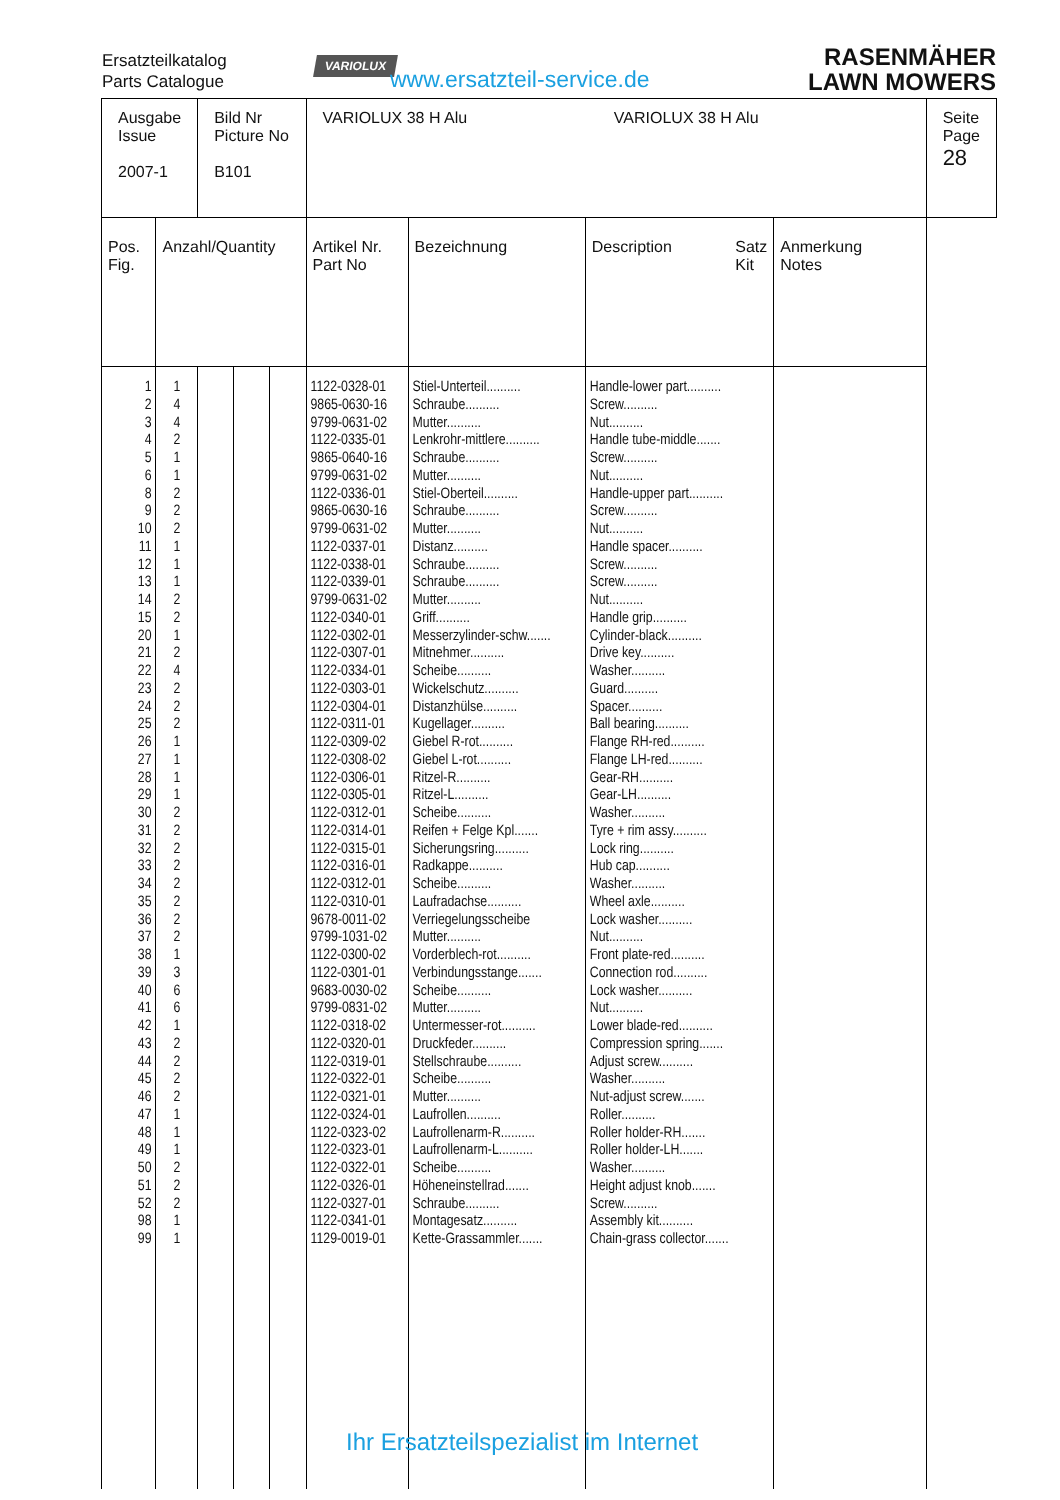Ersatzteilkatalog
Parts Catalogue
VARIOLUX
www.ersatzteil-service.de
RASENMÄHER
LAWN MOWERS
| Ausgabe Issue 2007-1 | | Bild Nr Picture No B101 | | | VARIOLUX 38 H Alu VARIOLUX 38 H Alu | | | | Seite Page 28 |
| Pos. Fig. | Anzahl/Quantity | | | | Artikel Nr. Part No | Bezeichnung | Description Satz Kit | Anmerkung Notes | |
| 1 2 3 4 5 6 8 9 10 11 12 13 14 15 20 21 22 23 24 25 26 27 28 29 30 31 32 33 34 35 36 37 38 39 40 41 42 43 44 45 46 47 48 49 50 51 52 98 99 | 1 4 4 2 1 1 2 2 2 1 1 1 2 2 1 2 4 2 2 2 1 1 1 1 2 2 2 2 2 2 2 2 1 3 6 6 1 2 2 2 2 1 1 1 2 2 2 1 1 | | | | 1122-0328-01 9865-0630-16 9799-0631-02 1122-0335-01 9865-0640-16 9799-0631-02 1122-0336-01 9865-0630-16 9799-0631-02 1122-0337-01 1122-0338-01 1122-0339-01 9799-0631-02 1122-0340-01 1122-0302-01 1122-0307-01 1122-0334-01 1122-0303-01 1122-0304-01 1122-0311-01 1122-0309-02 1122-0308-02 1122-0306-01 1122-0305-01 1122-0312-01 1122-0314-01 1122-0315-01 1122-0316-01 1122-0312-01 1122-0310-01 9678-0011-02 9799-1031-02 1122-0300-02 1122-0301-01 9683-0030-02 9799-0831-02 1122-0318-02 1122-0320-01 1122-0319-01 1122-0322-01 1122-0321-01 1122-0324-01 1122-0323-02 1122-0323-01 1122-0322-01 1122-0326-01 1122-0327-01 1122-0341-01 1129-0019-01 | Stiel-Unterteil.......... Schraube.......... Mutter.......... Lenkrohr-mittlere.......... Schraube.......... Mutter.......... Stiel-Oberteil.......... Schraube.......... Mutter.......... Distanz.......... Schraube.......... Schraube.......... Mutter.......... Griff.......... Messerzylinder-schw....... Mitnehmer.......... Scheibe.......... Wickelschutz.......... Distanzhülse.......... Kugellager.......... Giebel R-rot.......... Giebel L-rot.......... Ritzel-R.......... Ritzel-L.......... Scheibe.......... Reifen + Felge Kpl....... Sicherungsring.......... Radkappe.......... Scheibe.......... Laufradachse.......... Verriegelungsscheibe Mutter.......... Vorderblech-rot.......... Verbindungsstange....... Scheibe.......... Mutter.......... Untermesser-rot.......... Druckfeder.......... Stellschraube.......... Scheibe.......... Mutter.......... Laufrollen.......... Laufrollenarm-R.......... Laufrollenarm-L.......... Scheibe.......... Höheneinstellrad....... Schraube.......... Montagesatz.......... Kette-Grassammler....... | Handle-lower part.......... Screw.......... Nut.......... Handle tube-middle....... Screw.......... Nut.......... Handle-upper part.......... Screw.......... Nut.......... Handle spacer.......... Screw.......... Screw.......... Nut.......... Handle grip.......... Cylinder-black.......... Drive key.......... Washer.......... Guard.......... Spacer.......... Ball bearing.......... Flange RH-red.......... Flange LH-red.......... Gear-RH.......... Gear-LH.......... Washer.......... Tyre + rim assy.......... Lock ring.......... Hub cap.......... Washer.......... Wheel axle.......... Lock washer.......... Nut.......... Front plate-red.......... Connection rod.......... Lock washer.......... Nut.......... Lower blade-red.......... Compression spring....... Adjust screw.......... Washer.......... Nut-adjust screw....... Roller.......... Roller holder-RH....... Roller holder-LH....... Washer.......... Height adjust knob....... Screw.......... Assembly kit.......... Chain-grass collector....... | | |
Ihr Ersatzteilspezialist im Internet